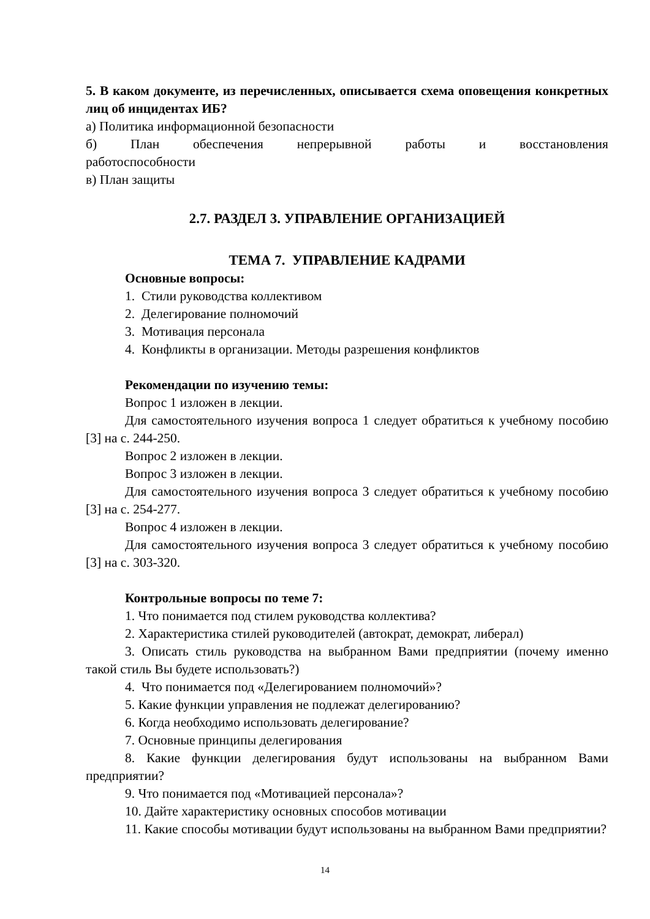5. В каком документе, из перечисленных, описывается схема оповещения конкретных лиц об инцидентах ИБ?
а) Политика информационной безопасности
б) План обеспечения непрерывной работы и восстановления
работоспособности
в) План защиты
2.7. РАЗДЕЛ 3. УПРАВЛЕНИЕ ОРГАНИЗАЦИЕЙ
ТЕМА 7. УПРАВЛЕНИЕ КАДРАМИ
Основные вопросы:
1. Стили руководства коллективом
2. Делегирование полномочий
3. Мотивация персонала
4. Конфликты в организации. Методы разрешения конфликтов
Рекомендации по изучению темы:
Вопрос 1 изложен в лекции.
Для самостоятельного изучения вопроса 1 следует обратиться к учебному пособию [3] на с. 244-250.
Вопрос 2 изложен в лекции.
Вопрос 3 изложен в лекции.
Для самостоятельного изучения вопроса 3 следует обратиться к учебному пособию [3] на с. 254-277.
Вопрос 4 изложен в лекции.
Для самостоятельного изучения вопроса 3 следует обратиться к учебному пособию [3] на с. 303-320.
Контрольные вопросы по теме 7:
1. Что понимается под стилем руководства коллектива?
2. Характеристика стилей руководителей (автократ, демократ, либерал)
3. Описать стиль руководства на выбранном Вами предприятии (почему именно такой стиль Вы будете использовать?)
4. Что понимается под «Делегированием полномочий»?
5. Какие функции управления не подлежат делегированию?
6. Когда необходимо использовать делегирование?
7. Основные принципы делегирования
8. Какие функции делегирования будут использованы на выбранном Вами предприятии?
9. Что понимается под «Мотивацией персонала»?
10. Дайте характеристику основных способов мотивации
11. Какие способы мотивации будут использованы на выбранном Вами предприятии?
14